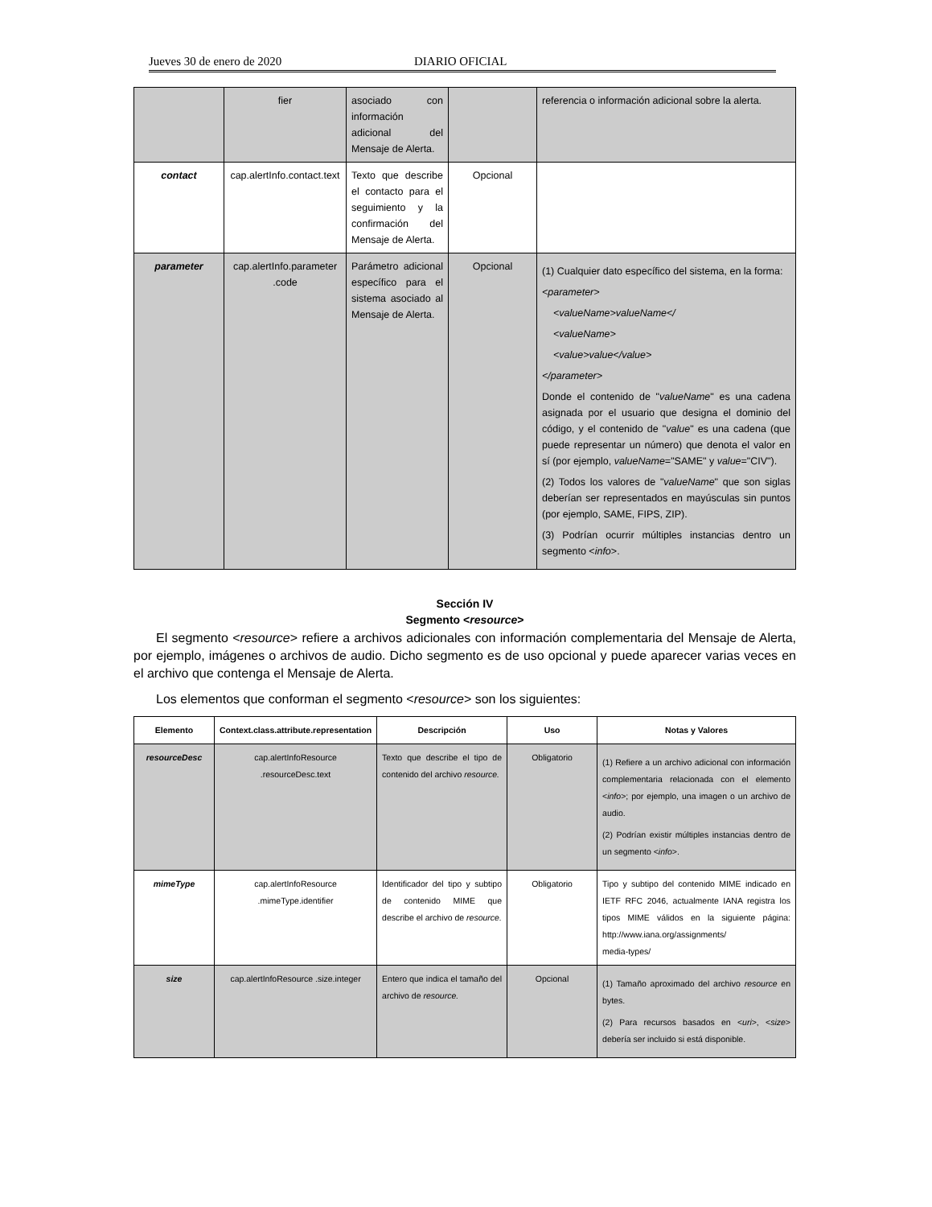Jueves 30 de enero de 2020 DIARIO OFICIAL
| | fier | asociado con información adicional del Mensaje de Alerta. | | referencia o información adicional sobre la alerta. |
| contact | cap.alertInfo.contact.text | Texto que describe el contacto para el seguimiento y la confirmación del Mensaje de Alerta. | Opcional | |
| parameter | cap.alertInfo.parameter .code | Parámetro adicional específico para el sistema asociado al Mensaje de Alerta. | Opcional | (1) Cualquier dato específico del sistema, en la forma: <parameter> <valueName>valueName</ <valueName> <value>value</value> </parameter> Donde el contenido de " valueName " es una cadena asignada por el usuario que designa el dominio del código, y el contenido de " value " es una cadena (que puede representar un número) que denota el valor en sí (por ejemplo, valueName ="SAME" y value ="CIV"). (2) Todos los valores de " valueName " que son siglas deberían ser representados en mayúsculas sin puntos (por ejemplo, SAME, FIPS, ZIP). (3) Podrían ocurrir múltiples instancias dentro un segmento < info >. |
Sección IV
Segmento <resource>
El segmento <resource> refiere a archivos adicionales con información complementaria del Mensaje de Alerta, por ejemplo, imágenes o archivos de audio. Dicho segmento es de uso opcional y puede aparecer varias veces en el archivo que contenga el Mensaje de Alerta.
Los elementos que conforman el segmento <resource> son los siguientes:
| Elemento | Context.class.attribute.representation | Descripción | Uso | Notas y Valores |
| --- | --- | --- | --- | --- |
| resourceDesc | cap.alertInfoResource .resourceDesc.text | Texto que describe el tipo de contenido del archivo resource. | Obligatorio | (1) Refiere a un archivo adicional con información complementaria relacionada con el elemento < info >; por ejemplo, una imagen o un archivo de audio. (2) Podrían existir múltiples instancias dentro de un segmento < info >. |
| mimeType | cap.alertInfoResource .mimeType.identifier | Identificador del tipo y subtipo de contenido MIME que describe el archivo de resource. | Obligatorio | Tipo y subtipo del contenido MIME indicado en IETF RFC 2046, actualmente IANA registra los tipos MIME válidos en la siguiente página: http://www.iana.org/assignments/ media-types/ |
| size | cap.alertInfoResource .size.integer | Entero que indica el tamaño del archivo de resource. | Opcional | (1) Tamaño aproximado del archivo resource en bytes. (2) Para recursos basados en < uri >, < size > debería ser incluido si está disponible. |